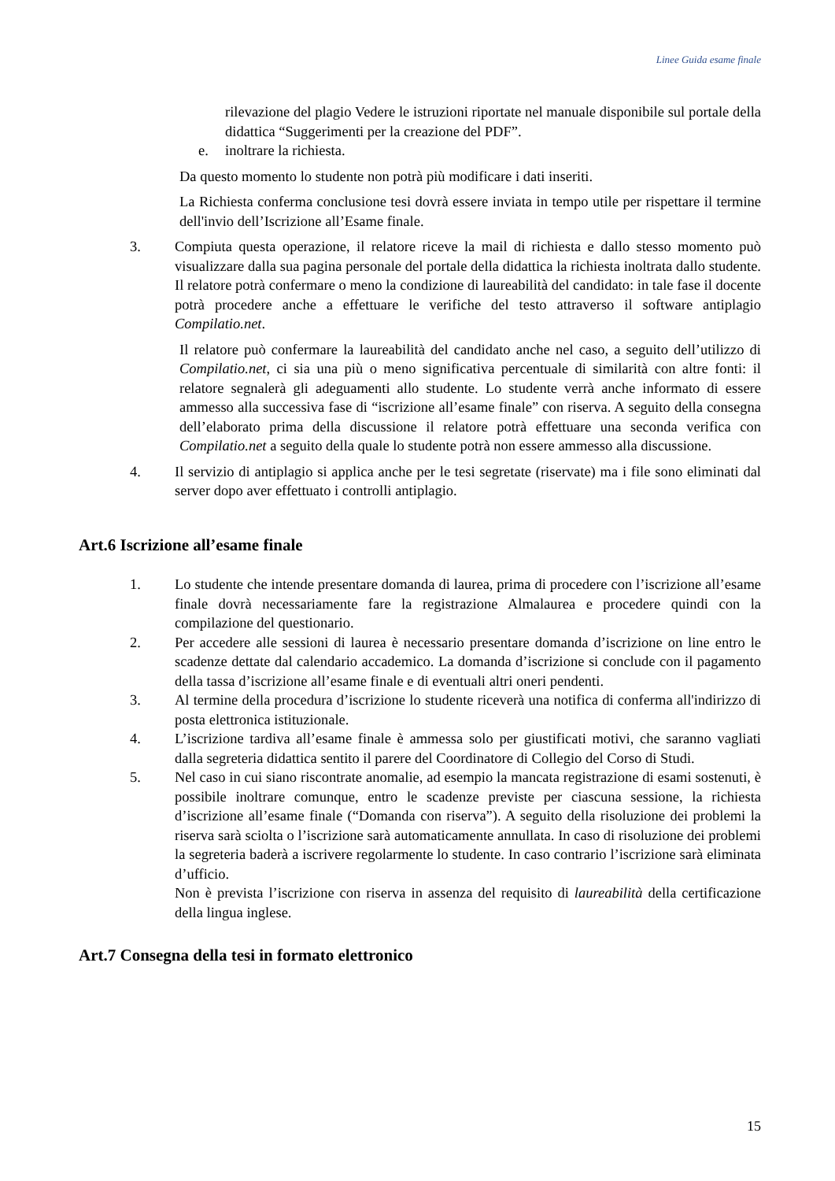Linee Guida esame finale
rilevazione del plagio Vedere le istruzioni riportate nel manuale disponibile sul portale della didattica “Suggerimenti per la creazione del PDF”.
e. inoltrare la richiesta.
Da questo momento lo studente non potrà più modificare i dati inseriti.
La Richiesta conferma conclusione tesi dovrà essere inviata in tempo utile per rispettare il termine dell'invio dell’Iscrizione all’Esame finale.
3. Compiuta questa operazione, il relatore riceve la mail di richiesta e dallo stesso momento può visualizzare dalla sua pagina personale del portale della didattica la richiesta inoltrata dallo studente. Il relatore potrà confermare o meno la condizione di laureabilità del candidato: in tale fase il docente potrà procedere anche a effettuare le verifiche del testo attraverso il software antiplagio Compilatio.net.
Il relatore può confermare la laureabilità del candidato anche nel caso, a seguito dell’utilizzo di Compilatio.net, ci sia una più o meno significativa percentuale di similarità con altre fonti: il relatore segnalerà gli adeguamenti allo studente. Lo studente verrà anche informato di essere ammesso alla successiva fase di “iscrizione all’esame finale” con riserva. A seguito della consegna dell’elaborato prima della discussione il relatore potrà effettuare una seconda verifica con Compilatio.net a seguito della quale lo studente potrà non essere ammesso alla discussione.
4. Il servizio di antiplagio si applica anche per le tesi segretate (riservate) ma i file sono eliminati dal server dopo aver effettuato i controlli antiplagio.
Art.6 Iscrizione all’esame finale
1. Lo studente che intende presentare domanda di laurea, prima di procedere con l’iscrizione all’esame finale dovrà necessariamente fare la registrazione Almalaurea e procedere quindi con la compilazione del questionario.
2. Per accedere alle sessioni di laurea è necessario presentare domanda d’iscrizione on line entro le scadenze dettate dal calendario accademico. La domanda d’iscrizione si conclude con il pagamento della tassa d’iscrizione all’esame finale e di eventuali altri oneri pendenti.
3. Al termine della procedura d’iscrizione lo studente riceverà una notifica di conferma all'indirizzo di posta elettronica istituzionale.
4. L’iscrizione tardiva all’esame finale è ammessa solo per giustificati motivi, che saranno vagliati dalla segreteria didattica sentito il parere del Coordinatore di Collegio del Corso di Studi.
5. Nel caso in cui siano riscontrate anomalie, ad esempio la mancata registrazione di esami sostenuti, è possibile inoltrare comunque, entro le scadenze previste per ciascuna sessione, la richiesta d’iscrizione all’esame finale (“Domanda con riserva”). A seguito della risoluzione dei problemi la riserva sarà sciolta o l’iscrizione sarà automaticamente annullata. In caso di risoluzione dei problemi la segreteria baderà a iscrivere regolarmente lo studente. In caso contrario l’iscrizione sarà eliminata d’ufficio.
Non è prevista l’iscrizione con riserva in assenza del requisito di laureabilità della certificazione della lingua inglese.
Art.7 Consegna della tesi in formato elettronico
15